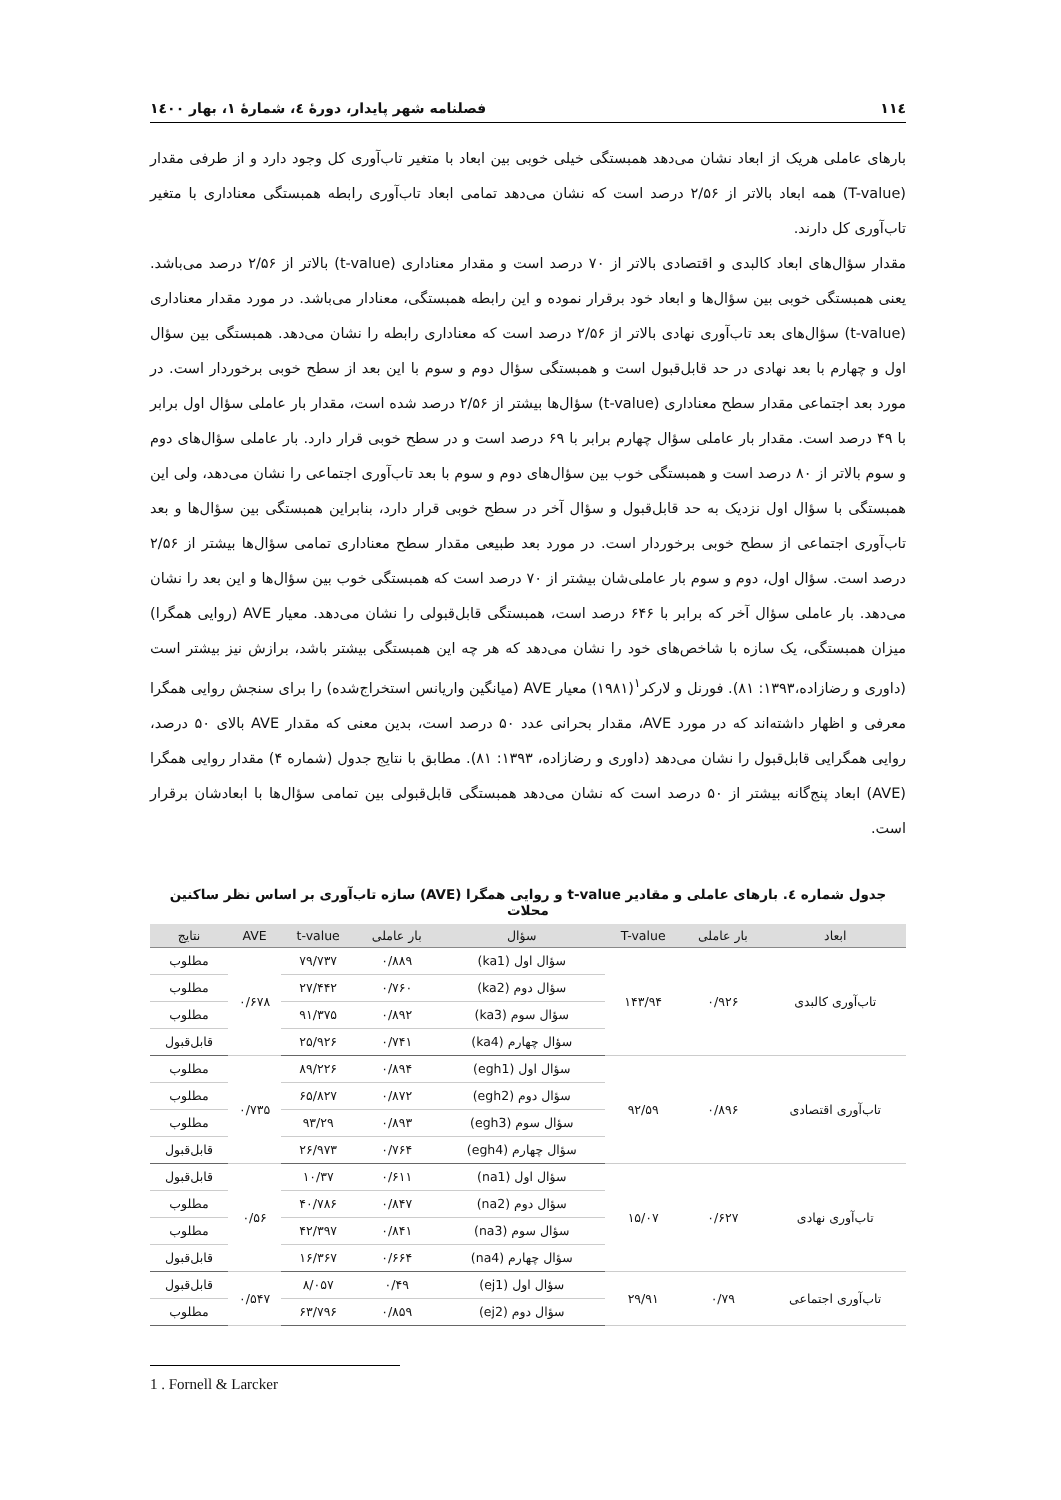۱۱٤ فصلنامه شهر پایدار، دورۀ ٤، شمارۀ ۱، بهار ۱٤۰۰
بارهای عاملی هریک از ابعاد نشان می‌دهد همبستگی خیلی خوبی بین ابعاد با متغیر تاب‌آوری کل وجود دارد و از طرفی مقدار (T-value) همه ابعاد بالاتر از ۲/۵۶ درصد است که نشان می‌دهد تمامی ابعاد تاب‌آوری رابطه همبستگی معناداری با متغیر تاب‌آوری کل دارند.
مقدار سؤال‌های ابعاد کالبدی و اقتصادی بالاتر از ۷۰ درصد است و مقدار معناداری (t-value) بالاتر از ۲/۵۶ درصد می‌باشد. یعنی همبستگی خوبی بین سؤال‌ها و ابعاد خود برقرار نموده و این رابطه همبستگی، معنادار می‌باشد. در مورد مقدار معناداری (t-value) سؤال‌های بعد تاب‌آوری نهادی بالاتر از ۲/۵۶ درصد است که معناداری رابطه را نشان می‌دهد. همبستگی بین سؤال اول و چهارم با بعد نهادی در حد قابل‌قبول است و همبستگی سؤال دوم و سوم با این بعد از سطح خوبی برخوردار است. در مورد بعد اجتماعی مقدار سطح معناداری (t-value) سؤال‌ها بیشتر از ۲/۵۶ درصد شده است، مقدار بار عاملی سؤال اول برابر با ۴۹ درصد است. مقدار بار عاملی سؤال چهارم برابر با ۶۹ درصد است و در سطح خوبی قرار دارد. بار عاملی سؤال‌های دوم و سوم بالاتر از ۸۰ درصد است و همبستگی خوب بین سؤال‌های دوم و سوم با بعد تاب‌آوری اجتماعی را نشان می‌دهد، ولی این همبستگی با سؤال اول نزدیک به حد قابل‌قبول و سؤال آخر در سطح خوبی قرار دارد، بنابراین همبستگی بین سؤال‌ها و بعد تاب‌آوری اجتماعی از سطح خوبی برخوردار است. در مورد بعد طبیعی مقدار سطح معناداری تمامی سؤال‌ها بیشتر از ۲/۵۶ درصد است. سؤال اول، دوم و سوم بار عاملی‌شان بیشتر از ۷۰ درصد است که همبستگی خوب بین سؤال‌ها و این بعد را نشان می‌دهد. بار عاملی سؤال آخر که برابر با ۶۴۶ درصد است، همبستگی قابل‌قبولی را نشان می‌دهد. معیار AVE (روایی همگرا) میزان همبستگی، یک سازه با شاخص‌های خود را نشان می‌دهد که هر چه این همبستگی بیشتر باشد، برازش نیز بیشتر است (داوری و رضازاده،۱۳۹۳: ۸۱). فورنل و لارکر<sup>۱</sup>(۱۹۸۱) معیار AVE (میانگین واریانس استخراج‌شده) را برای سنجش روایی همگرا معرفی و اظهار داشته‌اند که در مورد AVE، مقدار بحرانی عدد ۵۰ درصد است، بدین معنی که مقدار AVE بالای ۵۰ درصد، روایی همگرایی قابل‌قبول را نشان می‌دهد (داوری و رضازاده، ۱۳۹۳: ۸۱). مطابق با نتایج جدول (شماره ۴) مقدار روایی همگرا (AVE) ابعاد پنج‌گانه بیشتر از ۵۰ درصد است که نشان می‌دهد همبستگی قابل‌قبولی بین تمامی سؤال‌ها با ابعادشان برقرار است.
جدول شماره ٤. بارهای عاملی و مقادیر t-value و روایی همگرا (AVE) سازه تاب‌آوری بر اساس نظر ساکنین محلات
| ابعاد | بار عاملی | T-value | سؤال | بار عاملی | t-value | AVE | نتایج |
| --- | --- | --- | --- | --- | --- | --- | --- |
| تاب‌آوری کالبدی | ۰/۹۲۶ | ۱۴۳/۹۴ | سؤال اول (ka1) | ۰/۸۸۹ | ۷۹/۷۳۷ | ۰/۶۷۸ | مطلوب |
| | | | سؤال دوم (ka2) | ۰/۷۶۰ | ۲۷/۴۴۲ | | مطلوب |
| | | | سؤال سوم (ka3) | ۰/۸۹۲ | ۹۱/۳۷۵ | | مطلوب |
| | | | سؤال چهارم (ka4) | ۰/۷۴۱ | ۲۵/۹۲۶ | | قابل‌قبول |
| تاب‌آوری اقتصادی | ۰/۸۹۶ | ۹۲/۵۹ | سؤال اول (egh1) | ۰/۸۹۴ | ۸۹/۲۲۶ | ۰/۷۳۵ | مطلوب |
| | | | سؤال دوم (egh2) | ۰/۸۷۲ | ۶۵/۸۲۷ | | مطلوب |
| | | | سؤال سوم (egh3) | ۰/۸۹۳ | ۹۳/۲۹ | | مطلوب |
| | | | سؤال چهارم (egh4) | ۰/۷۶۴ | ۲۶/۹۷۳ | | قابل‌قبول |
| تاب‌آوری نهادی | ۰/۶۲۷ | ۱۵/۰۷ | سؤال اول (na1) | ۰/۶۱۱ | ۱۰/۳۷ | ۰/۵۶ | قابل‌قبول |
| | | | سؤال دوم (na2) | ۰/۸۴۷ | ۴۰/۷۸۶ | | مطلوب |
| | | | سؤال سوم (na3) | ۰/۸۴۱ | ۴۲/۳۹۷ | | مطلوب |
| | | | سؤال چهارم (na4) | ۰/۶۶۴ | ۱۶/۳۶۷ | | قابل‌قبول |
| تاب‌آوری اجتماعی | ۰/۷۹ | ۲۹/۹۱ | سؤال اول (ej1) | ۰/۴۹ | ۸/۰۵۷ | ۰/۵۴۷ | قابل‌قبول |
| | | | سؤال دوم (ej2) | ۰/۸۵۹ | ۶۳/۷۹۶ | | مطلوب |
1 . Fornell & Larcker